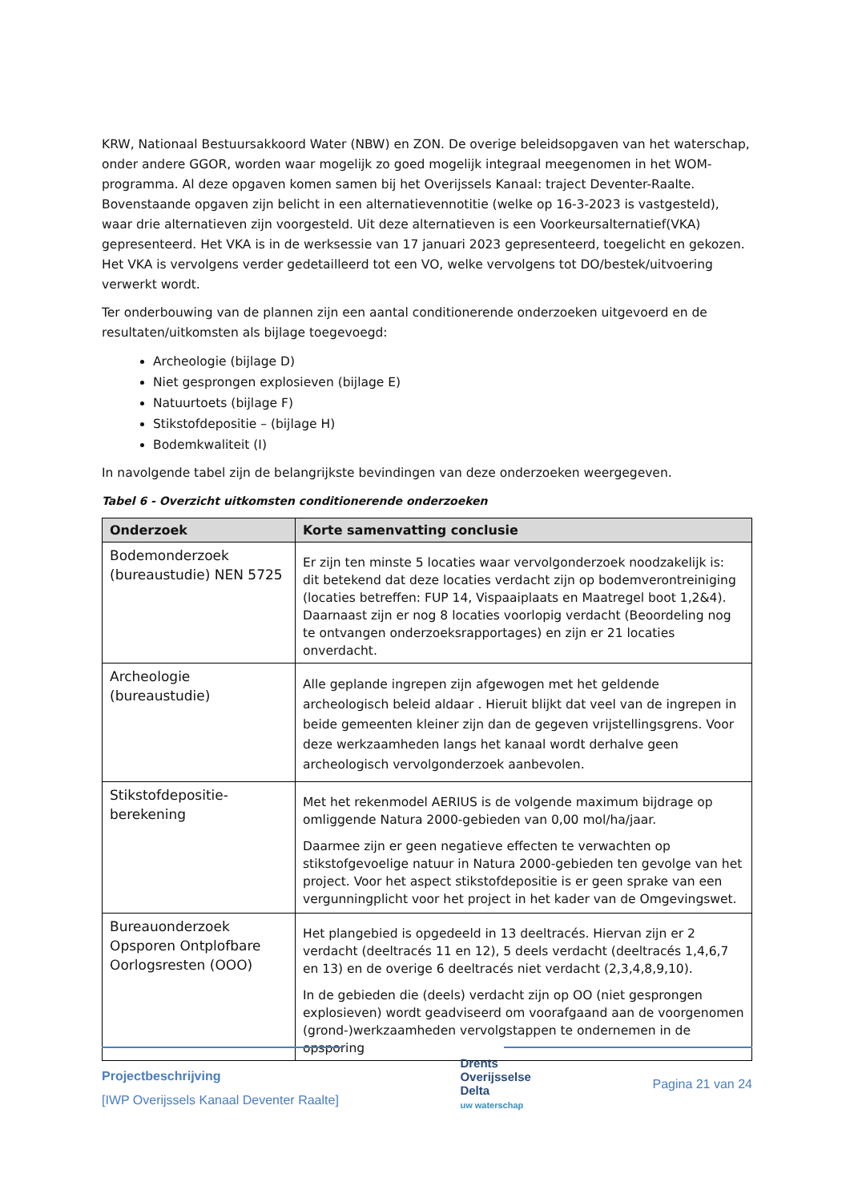KRW, Nationaal Bestuursakkoord Water (NBW) en ZON. De overige beleidsopgaven van het waterschap, onder andere GGOR, worden waar mogelijk zo goed mogelijk integraal meegenomen in het WOM-programma. Al deze opgaven komen samen bij het Overijssels Kanaal: traject Deventer-Raalte. Bovenstaande opgaven zijn belicht in een alternatievennotitie (welke op 16-3-2023 is vastgesteld), waar drie alternatieven zijn voorgesteld. Uit deze alternatieven is een Voorkeursalternatief(VKA) gepresenteerd. Het VKA is in de werksessie van 17 januari 2023 gepresenteerd, toegelicht en gekozen. Het VKA is vervolgens verder gedetailleerd tot een VO, welke vervolgens tot DO/bestek/uitvoering verwerkt wordt.
Ter onderbouwing van de plannen zijn een aantal conditionerende onderzoeken uitgevoerd en de resultaten/uitkomsten als bijlage toegevoegd:
Archeologie (bijlage D)
Niet gesprongen explosieven (bijlage E)
Natuurtoets (bijlage F)
Stikstofdepositie – (bijlage H)
Bodemkwaliteit (I)
In navolgende tabel zijn de belangrijkste bevindingen van deze onderzoeken weergegeven.
Tabel 6 - Overzicht uitkomsten conditionerende onderzoeken
| Onderzoek | Korte samenvatting conclusie |
| --- | --- |
| Bodemonderzoek (bureaustudie) NEN 5725 | Er zijn ten minste 5 locaties waar vervolgonderzoek noodzakelijk is: dit betekend dat deze locaties verdacht zijn op bodemverontreiniging (locaties betreffen: FUP 14, Vispaaiplaats en Maatregel boot 1,2&4). Daarnaast zijn er nog 8 locaties voorlopig verdacht (Beoordeling nog te ontvangen onderzoeksrapportages) en zijn er 21 locaties onverdacht. |
| Archeologie (bureaustudie) | Alle geplande ingrepen zijn afgewogen met het geldende archeologisch beleid aldaar . Hieruit blijkt dat veel van de ingrepen in beide gemeenten kleiner zijn dan de gegeven vrijstellingsgrens. Voor deze werkzaamheden langs het kanaal wordt derhalve geen archeologisch vervolgonderzoek aanbevolen. |
| Stikstofdepositie-berekening | Met het rekenmodel AERIUS is de volgende maximum bijdrage op omliggende Natura 2000-gebieden van 0,00 mol/ha/jaar. Daarmee zijn er geen negatieve effecten te verwachten op stikstofgevoelige natuur in Natura 2000-gebieden ten gevolge van het project. Voor het aspect stikstofdepositie is er geen sprake van een vergunningplicht voor het project in het kader van de Omgevingswet. |
| Bureauonderzoek Opsporen Ontplofbare Oorlogsresten (OOO) | Het plangebied is opgedeeld in 13 deeltracés. Hiervan zijn er 2 verdacht (deeltracés 11 en 12), 5 deels verdacht (deeltracés 1,4,6,7 en 13) en de overige 6 deeltracés niet verdacht (2,3,4,8,9,10). In de gebieden die (deels) verdacht zijn op OO (niet gesprongen explosieven) wordt geadviseerd om voorafgaand aan de voorgenomen (grond-)werkzaamheden vervolgstappen te ondernemen in de opsporing |
Projectbeschrijving
[IWP Overijssels Kanaal Deventer Raalte]
Drents
Overijsselse
Delta
uw waterschap
Pagina 21 van 24